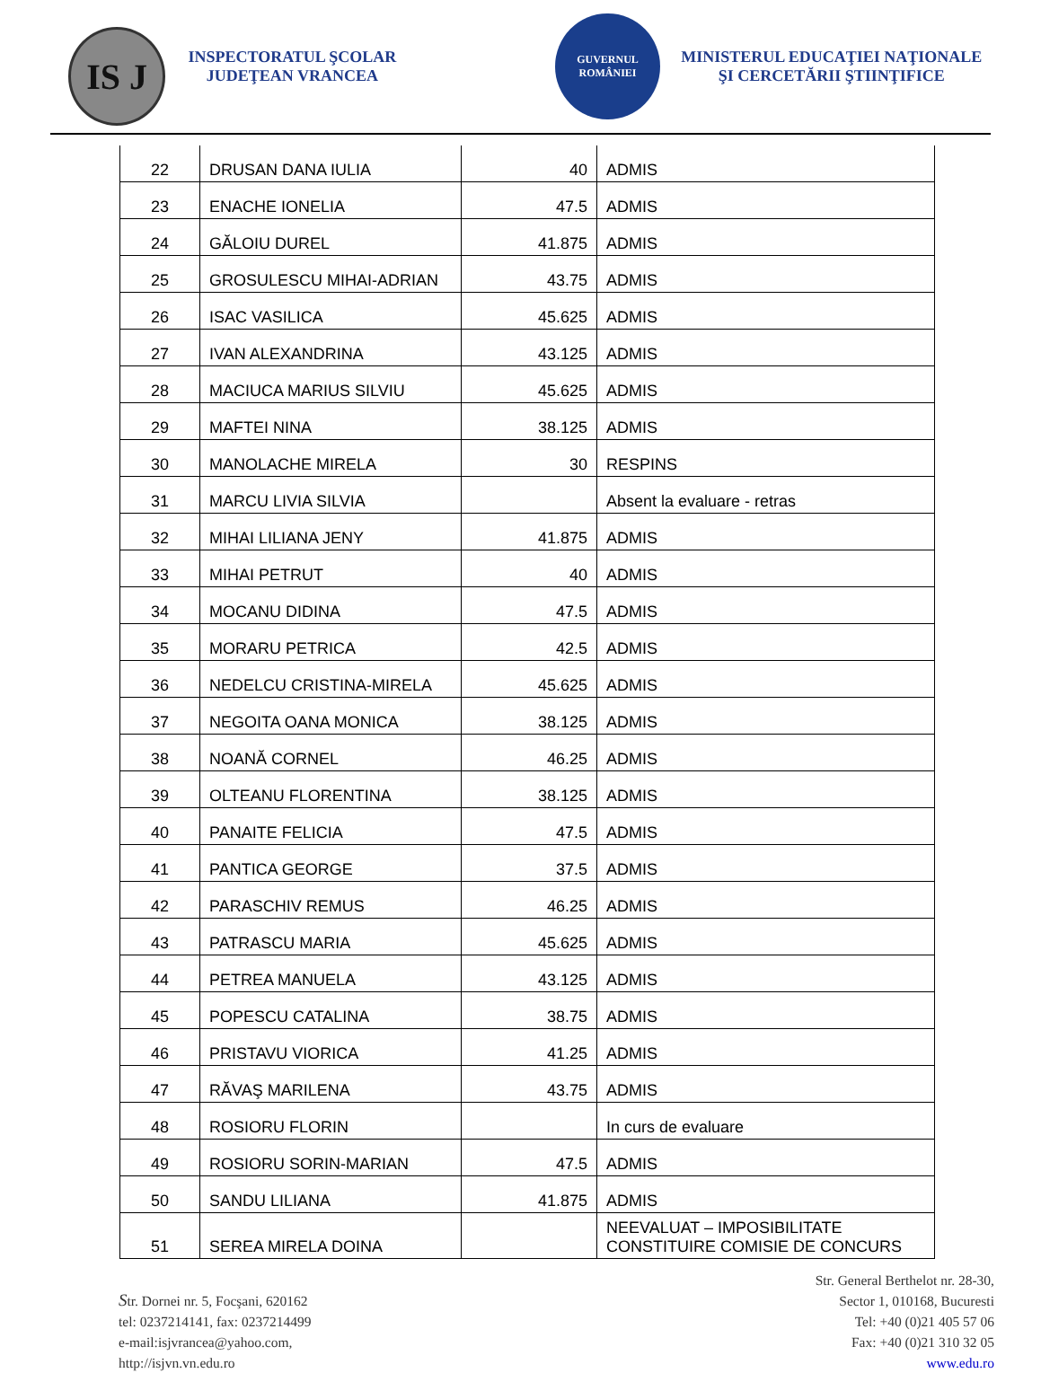IS J
INSPECTORATUL ŞCOLAR JUDEŢEAN VRANCEA
GUVERNUL ROMÂNIEI
MINISTERUL EDUCAŢIEI NAŢIONALE ŞI CERCETĂRII ŞTIINŢIFICE
| 22 | DRUSAN DANA IULIA | 40 | ADMIS |
| 23 | ENACHE IONELIA | 47.5 | ADMIS |
| 24 | GĂLOIU DUREL | 41.875 | ADMIS |
| 25 | GROSULESCU MIHAI-ADRIAN | 43.75 | ADMIS |
| 26 | ISAC VASILICA | 45.625 | ADMIS |
| 27 | IVAN ALEXANDRINA | 43.125 | ADMIS |
| 28 | MACIUCA MARIUS SILVIU | 45.625 | ADMIS |
| 29 | MAFTEI NINA | 38.125 | ADMIS |
| 30 | MANOLACHE MIRELA | 30 | RESPINS |
| 31 | MARCU LIVIA SILVIA | | Absent la evaluare - retras |
| 32 | MIHAI LILIANA JENY | 41.875 | ADMIS |
| 33 | MIHAI PETRUT | 40 | ADMIS |
| 34 | MOCANU DIDINA | 47.5 | ADMIS |
| 35 | MORARU PETRICA | 42.5 | ADMIS |
| 36 | NEDELCU CRISTINA-MIRELA | 45.625 | ADMIS |
| 37 | NEGOITA OANA MONICA | 38.125 | ADMIS |
| 38 | NOANĂ CORNEL | 46.25 | ADMIS |
| 39 | OLTEANU FLORENTINA | 38.125 | ADMIS |
| 40 | PANAITE FELICIA | 47.5 | ADMIS |
| 41 | PANTICA GEORGE | 37.5 | ADMIS |
| 42 | PARASCHIV REMUS | 46.25 | ADMIS |
| 43 | PATRASCU MARIA | 45.625 | ADMIS |
| 44 | PETREA MANUELA | 43.125 | ADMIS |
| 45 | POPESCU CATALINA | 38.75 | ADMIS |
| 46 | PRISTAVU VIORICA | 41.25 | ADMIS |
| 47 | RĂVAŞ MARILENA | 43.75 | ADMIS |
| 48 | ROSIORU FLORIN | | In curs de evaluare |
| 49 | ROSIORU SORIN-MARIAN | 47.5 | ADMIS |
| 50 | SANDU LILIANA | 41.875 | ADMIS |
| 51 | SEREA MIRELA DOINA | | NEEVALUAT – IMPOSIBILITATE CONSTITUIRE COMISIE DE CONCURS |
Str. Dornei nr. 5, Focşani, 620162
tel: 0237214141, fax: 0237214499
e-mail:isjvrancea@yahoo.com,
http://isjvn.vn.edu.ro
Str. General Berthelot nr. 28-30,
Sector 1, 010168, Bucuresti
Tel: +40 (0)21 405 57 06
Fax: +40 (0)21 310 32 05
www.edu.ro